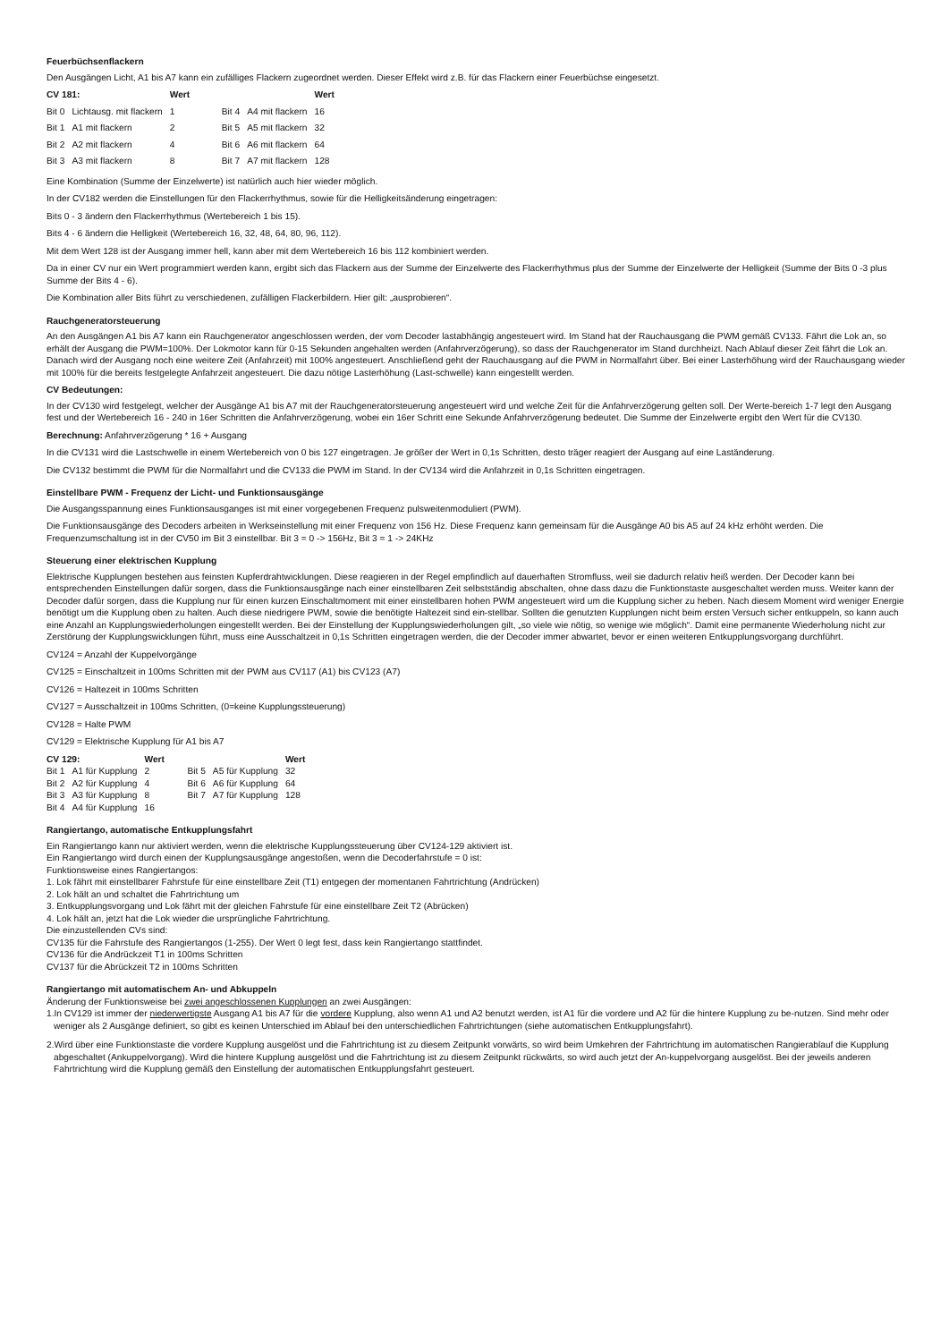Feuerbüchsenflackern
Den Ausgängen Licht, A1 bis A7 kann ein zufälliges Flackern zugeordnet werden. Dieser Effekt wird z.B. für das Flackern einer Feuerbüchse eingesetzt.
| CV 181: | | Wert | | | Wert |
| --- | --- | --- | --- | --- | --- |
| Bit 0 | Lichtausg. mit flackern | 1 | Bit 4 | A4 mit flackern | 16 |
| Bit 1 | A1 mit flackern | 2 | Bit 5 | A5 mit flackern | 32 |
| Bit 2 | A2 mit flackern | 4 | Bit 6 | A6 mit flackern | 64 |
| Bit 3 | A3 mit flackern | 8 | Bit 7 | A7 mit flackern | 128 |
Eine Kombination (Summe der Einzelwerte) ist natürlich auch hier wieder möglich.
In der CV182 werden die Einstellungen für den Flackerrhythmus, sowie für die Helligkeitsänderung eingetragen:
Bits 0 - 3 ändern den Flackerrhythmus (Wertebereich 1 bis 15).
Bits 4 - 6 ändern die Helligkeit (Wertebereich 16, 32, 48, 64, 80, 96, 112).
Mit dem Wert 128 ist der Ausgang immer hell, kann aber mit dem Wertebereich 16 bis 112 kombiniert werden.
Da in einer CV nur ein Wert programmiert werden kann, ergibt sich das Flackern aus der Summe der Einzelwerte des Flackerrhythmus plus der Summe der Einzelwerte der Helligkeit (Summe der Bits 0 -3 plus Summe der Bits 4 - 6).
Die Kombination aller Bits führt zu verschiedenen, zufälligen Flackerbildern. Hier gilt: „ausprobieren“.
Rauchgeneratorsteuerung
An den Ausgängen A1 bis A7 kann ein Rauchgenerator angeschlossen werden, der vom Decoder lastabhängig angesteuert wird. Im Stand hat der Rauchausgang die PWM gemäß CV133. Fährt die Lok an, so erhält der Ausgang die PWM=100%. Der Lokmotor kann für 0-15 Sekunden angehalten werden (Anfahrverzögerung), so dass der Rauchgenerator im Stand durchheizt. Nach Ablauf dieser Zeit fährt die Lok an. Danach wird der Ausgang noch eine weitere Zeit (Anfahrzeit) mit 100% angesteuert. Anschließend geht der Rauchausgang auf die PWM in Normalfahrt über. Bei einer Lasterhöhung wird der Rauchausgang wieder mit 100% für die bereits festgelegte Anfahrzeit angesteuert. Die dazu nötige Lasterhöhung (Last-schwelle) kann eingestellt werden.
CV Bedeutungen:
In der CV130 wird festgelegt, welcher der Ausgänge A1 bis A7 mit der Rauchgeneratorsteuerung angesteuert wird und welche Zeit für die Anfahrverzögerung gelten soll. Der Werte-bereich 1-7 legt den Ausgang fest und der Wertebereich 16 - 240 in 16er Schritten die Anfahrverzögerung, wobei ein 16er Schritt eine Sekunde Anfahrverzögerung bedeutet. Die Summe der Einzelwerte ergibt den Wert für die CV130.
Berechnung: Anfahrverzögerung * 16 + Ausgang
In die CV131 wird die Lastschwelle in einem Wertebereich von 0 bis 127 eingetragen. Je größer der Wert in 0,1s Schritten, desto träger reagiert der Ausgang auf eine Laständerung.
Die CV132 bestimmt die PWM für die Normalfahrt und die CV133 die PWM im Stand. In der CV134 wird die Anfahrzeit in 0,1s Schritten eingetragen.
Einstellbare PWM - Frequenz der Licht- und Funktionsausgänge
Die Ausgangsspannung eines Funktionsausganges ist mit einer vorgegebenen Frequenz pulsweitenmoduliert (PWM).
Die Funktionsausgänge des Decoders arbeiten in Werkseinstellung mit einer Frequenz von 156 Hz. Diese Frequenz kann gemeinsam für die Ausgänge A0 bis A5 auf 24 kHz erhöht werden. Die Frequenzumschaltung ist in der CV50 im Bit 3 einstellbar. Bit 3 = 0 -> 156Hz, Bit 3 = 1 -> 24KHz
Steuerung einer elektrischen Kupplung
Elektrische Kupplungen bestehen aus feinsten Kupferdrahtwicklungen. Diese reagieren in der Regel empfindlich auf dauerhaften Stromfluss, weil sie dadurch relativ heiß werden. Der Decoder kann bei entsprechenden Einstellungen dafür sorgen, dass die Funktionsausgänge nach einer einstellbaren Zeit selbstständig abschalten, ohne dass dazu die Funktionstaste ausgeschaltet werden muss. Weiter kann der Decoder dafür sorgen, dass die Kupplung nur für einen kurzen Einschaltmoment mit einer einstellbaren hohen PWM angesteuert wird um die Kupplung sicher zu heben. Nach diesem Moment wird weniger Energie benötigt um die Kupplung oben zu halten. Auch diese niedrigere PWM, sowie die benötigte Haltezeit sind ein-stellbar. Sollten die genutzten Kupplungen nicht beim ersten Versuch sicher entkuppeln, so kann auch eine Anzahl an Kupplungswiederholungen eingestellt werden. Bei der Einstellung der Kupplungswiederholungen gilt, „so viele wie nötig, so wenige wie möglich“. Damit eine permanente Wiederholung nicht zur Zerstörung der Kupplungswicklungen führt, muss eine Ausschaltzeit in 0,1s Schritten eingetragen werden, die der Decoder immer abwartet, bevor er einen weiteren Entkupplungsvorgang durchführt.
CV124 = Anzahl der Kuppelvorgänge
CV125 = Einschaltzeit in 100ms Schritten mit der PWM aus CV117 (A1) bis CV123 (A7)
CV126 = Haltezeit in 100ms Schritten
CV127 = Ausschaltzeit in 100ms Schritten, (0=keine Kupplungssteuerung)
CV128 = Halte PWM
CV129 = Elektrische Kupplung für A1 bis A7
| CV 129: | | Wert | | | Wert |
| --- | --- | --- | --- | --- | --- |
| Bit 1 | A1 für Kupplung | 2 | Bit 5 | A5 für Kupplung | 32 |
| Bit 2 | A2 für Kupplung | 4 | Bit 6 | A6 für Kupplung | 64 |
| Bit 3 | A3 für Kupplung | 8 | Bit 7 | A7 für Kupplung | 128 |
| Bit 4 | A4 für Kupplung | 16 | | | |
Rangiertango, automatische Entkupplungsfahrt
Ein Rangiertango kann nur aktiviert werden, wenn die elektrische Kupplungssteuerung über CV124-129 aktiviert ist.
Ein Rangiertango wird durch einen der Kupplungsausgänge angestoßen, wenn die Decoderfahrstufe = 0 ist:
Funktionsweise eines Rangiertangos:
1. Lok fährt mit einstellbarer Fahrstufe für eine einstellbare Zeit (T1) entgegen der momentanen Fahrtrichtung (Andrücken)
2. Lok hält an und schaltet die Fahrtrichtung um
3. Entkupplungsvorgang und Lok fährt mit der gleichen Fahrstufe für eine einstellbare Zeit T2 (Abrücken)
4. Lok hält an, jetzt hat die Lok wieder die ursprüngliche Fahrtrichtung.
Die einzustellenden CVs sind:
CV135 für die Fahrstufe des Rangiertangos (1-255). Der Wert 0 legt fest, dass kein Rangiertango stattfindet.
CV136 für die Andrückzeit T1 in 100ms Schritten
CV137 für die Abrückzeit T2 in 100ms Schritten
Rangiertango mit automatischem An- und Abkuppeln
Änderung der Funktionsweise bei zwei angeschlossenen Kupplungen an zwei Ausgängen:
1.In CV129 ist immer der niederwertigste Ausgang A1 bis A7 für die vordere Kupplung, also wenn A1 und A2 benutzt werden, ist A1 für die vordere und A2 für die hintere Kupplung zu be-nutzen. Sind mehr oder weniger als 2 Ausgänge definiert, so gibt es keinen Unterschied im Ablauf bei den unterschiedlichen Fahrtrichtungen (siehe automatischen Entkupplungsfahrt).
2.Wird über eine Funktionstaste die vordere Kupplung ausgelöst und die Fahrtrichtung ist zu diesem Zeitpunkt vorwärts, so wird beim Umkehren der Fahrtrichtung im automatischen Rangierablauf die Kupplung abgeschaltet (Ankuppelvorgang). Wird die hintere Kupplung ausgelöst und die Fahrtrichtung ist zu diesem Zeitpunkt rückwärts, so wird auch jetzt der An-kuppelvorgang ausgelöst. Bei der jeweils anderen Fahrtrichtung wird die Kupplung gemäß den Einstellung der automatischen Entkupplungsfahrt gesteuert.